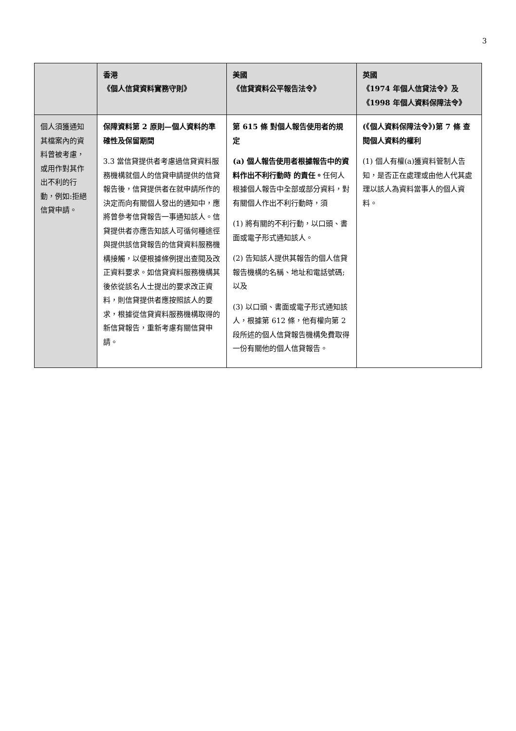3
| | 香港 《個人信貸資料實務守則》 | 美國 《信貸資料公平報告法令》 | 英國 《1974 年個人信貸法令》及 《1998 年個人資料保障法令》 |
| --- | --- | --- | --- |
| 個人須獲通知其檔案內的資料曾被考慮，或用作對其作出不利的行動，例如:拒絕信貸申請。 | 保障資料第 2 原則—個人資料的準確性及保留期間 3.3 當信貸提供者考慮過信貸資料服務機構就個人的信貸申請提供的信貸報告後，信貸提供者在就申請所作的決定而向有關個人發出的通知中，應將曾參考信貸報告一事通知該人。信貸提供者亦應告知該人可循何種途徑與提供該信貸報告的信貸資料服務機構接觸，以便根據條例提出查閱及改正資料要求。如信貸資料服務機構其後依從該名人士提出的要求改正資料，則信貸提供者應按照該人的要求，根據從信貸資料服務機構取得的新信貸報告，重新考慮有關信貸申請。 | 第 615 條 對個人報告使用者的規定 (a) 個人報告使用者根據報告中的資料作出不利行動時 的責任。 任何人根據個人報告中全部或部分資料，對有關個人作出不利行動時，須 (1) 將有關的不利行動，以口頭、書面或電子形式通知該人。 (2) 告知該人提供其報告的個人信貸報告機構的名稱、地址和電話號碼;以及 (3) 以口頭、書面或電子形式通知該人，根據第 612 條，他有權向第 2 段所述的個人信貸報告機構免費取得一份有關他的個人信貸報告。 | (《個人資料保障法令》)第 7 條 查閱個人資料的權利 (1) 個人有權(a)獲資料管制人告知，是否正在處理或由他人代其處理以該人為資料當事人的個人資料。 |